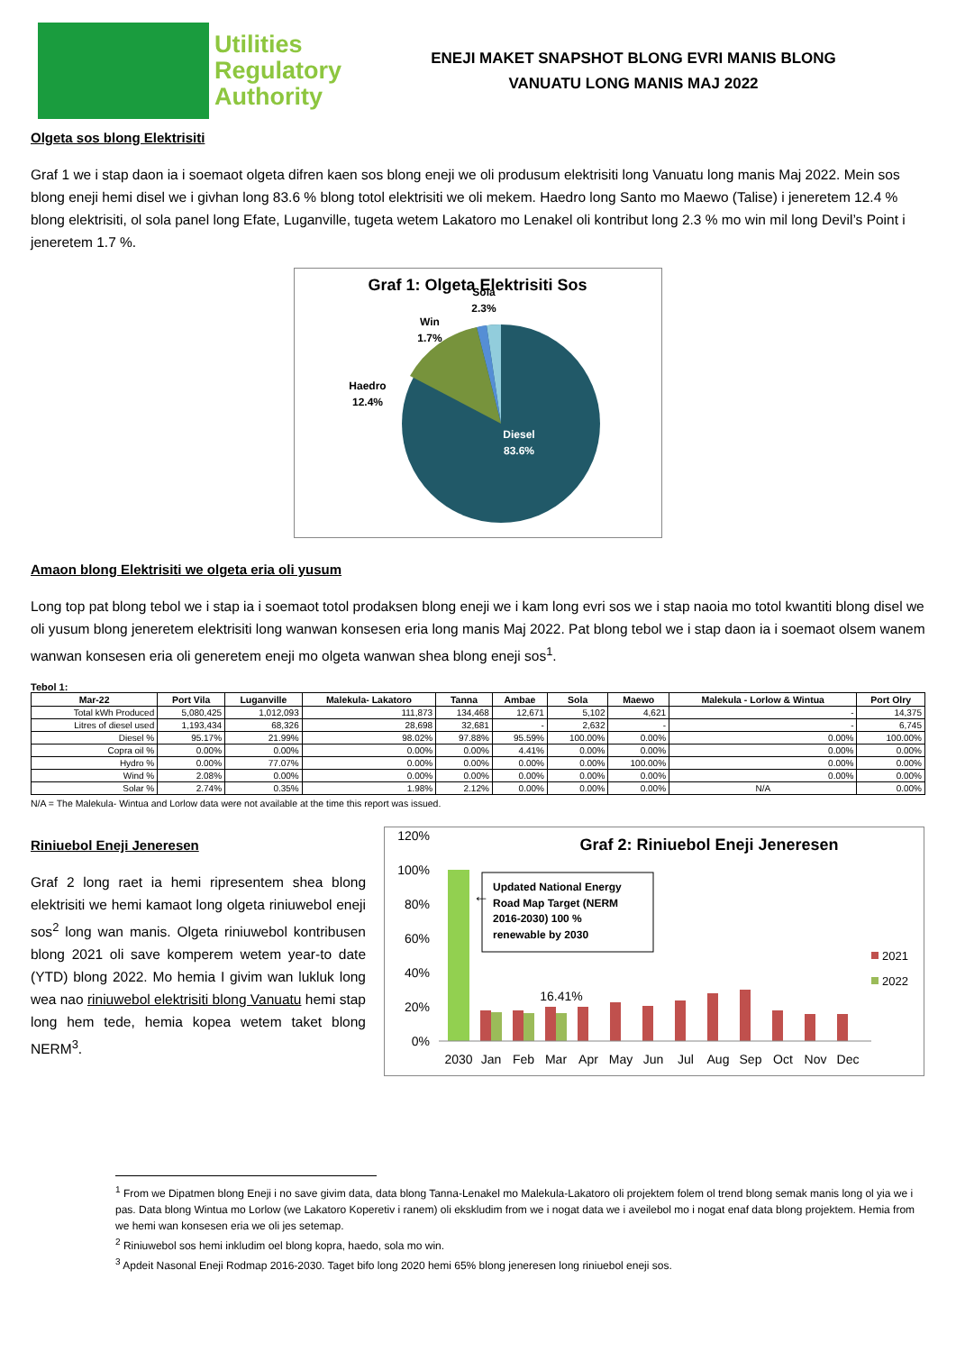Utilities
Regulatory
Authority
ENEJI MAKET SNAPSHOT BLONG EVRI MANIS BLONG
VANUATU LONG MANIS MAJ 2022
Olgeta sos blong Elektrisiti
Graf 1 we i stap daon ia i soemaot olgeta difren kaen sos blong eneji we oli produsum elektrisiti long Vanuatu long manis Maj 2022. Mein sos blong eneji hemi disel we i givhan long 83.6 % blong totol elektrisiti we oli mekem. Haedro long Santo mo Maewo (Talise) i jeneretem 12.4 % blong elektrisiti, ol sola panel long Efate, Luganville, tugeta wetem Lakatoro mo Lenakel oli kontribut long 2.3 % mo win mil long Devil’s Point i jeneretem 1.7 %.
Graf 1: Olgeta Elektrisiti Sos
Sola
2.3%
Win
1.7%
Haedro
12.4%
Diesel
83.6%
Amaon blong Elektrisiti we olgeta eria oli yusum
Long top pat blong tebol we i stap ia i soemaot totol prodaksen blong eneji we i kam long evri sos we i stap naoia mo totol kwantiti blong disel we oli yusum blong jeneretem elektrisiti long wanwan konsesen eria long manis Maj 2022. Pat blong tebol we i stap daon ia i soemaot olsem wanem wanwan konsesen eria oli generetem eneji mo olgeta wanwan shea blong eneji sos<sup>1</sup>.
Tebol 1:
| Mar-22 | Port Vila | Luganville | Malekula- Lakatoro | Tanna | Ambae | Sola | Maewo | Malekula - Lorlow & Wintua | Port Olry |
| --- | --- | --- | --- | --- | --- | --- | --- | --- | --- |
| Total kWh Produced | 5,080,425 | 1,012,093 | 111,873 | 134,468 | 12,671 | 5,102 | 4,621 | - | 14,375 |
| Litres of diesel used | 1,193,434 | 68,326 | 28,698 | 32,681 | - | 2,632 | - | - | 6,745 |
| Diesel % | 95.17% | 21.99% | 98.02% | 97.88% | 95.59% | 100.00% | 0.00% | 0.00% | 100.00% |
| Copra oil % | 0.00% | 0.00% | 0.00% | 0.00% | 4.41% | 0.00% | 0.00% | 0.00% | 0.00% |
| Hydro % | 0.00% | 77.07% | 0.00% | 0.00% | 0.00% | 0.00% | 100.00% | 0.00% | 0.00% |
| Wind % | 2.08% | 0.00% | 0.00% | 0.00% | 0.00% | 0.00% | 0.00% | 0.00% | 0.00% |
| Solar % | 2.74% | 0.35% | 1.98% | 2.12% | 0.00% | 0.00% | 0.00% | N/A | 0.00% |
N/A = The Malekula- Wintua and Lorlow data were not available at the time this report was issued.
Riniuebol Eneji Jeneresen
Graf 2 long raet ia hemi ripresentem shea blong elektrisiti we hemi kamaot long olgeta riniuwebol eneji sos<sup>2</sup> long wan manis. Olgeta riniuwebol kontribusen blong 2021 oli save komperem wetem year-to date (YTD) blong 2022. Mo hemia I givim wan lukluk long wea nao riniuwebol elektrisiti blong Vanuatu hemi stap long hem tede, hemia kopea wetem taket blong NERM<sup>3</sup>.
Graf 2: Riniuebol Eneji Jeneresen
120%
100%
80%
60%
40%
20%
0%
16.41%
Updated National Energy
Road Map Target (NERM
2016-2030) 100 %
renewable by 2030
←
2021
2022
2030
Jan
Feb
Mar
Apr
May
Jun
Jul
Aug
Sep
Oct
Nov
Dec
<sup>1</sup> From we Dipatmen blong Eneji i no save givim data, data blong Tanna-Lenakel mo Malekula-Lakatoro oli projektem folem ol trend blong semak manis long ol yia we i pas. Data blong Wintua mo Lorlow (we Lakatoro Koperetiv i ranem) oli ekskludim from we i nogat data we i aveilebol mo i nogat enaf data blong projektem. Hemia from we hemi wan konsesen eria we oli jes setemap.
<sup>2</sup> Riniuwebol sos hemi inkludim oel blong kopra, haedo, sola mo win.
<sup>3</sup> Apdeit Nasonal Eneji Rodmap 2016-2030. Taget bifo long 2020 hemi 65% blong jeneresen long riniuebol eneji sos.